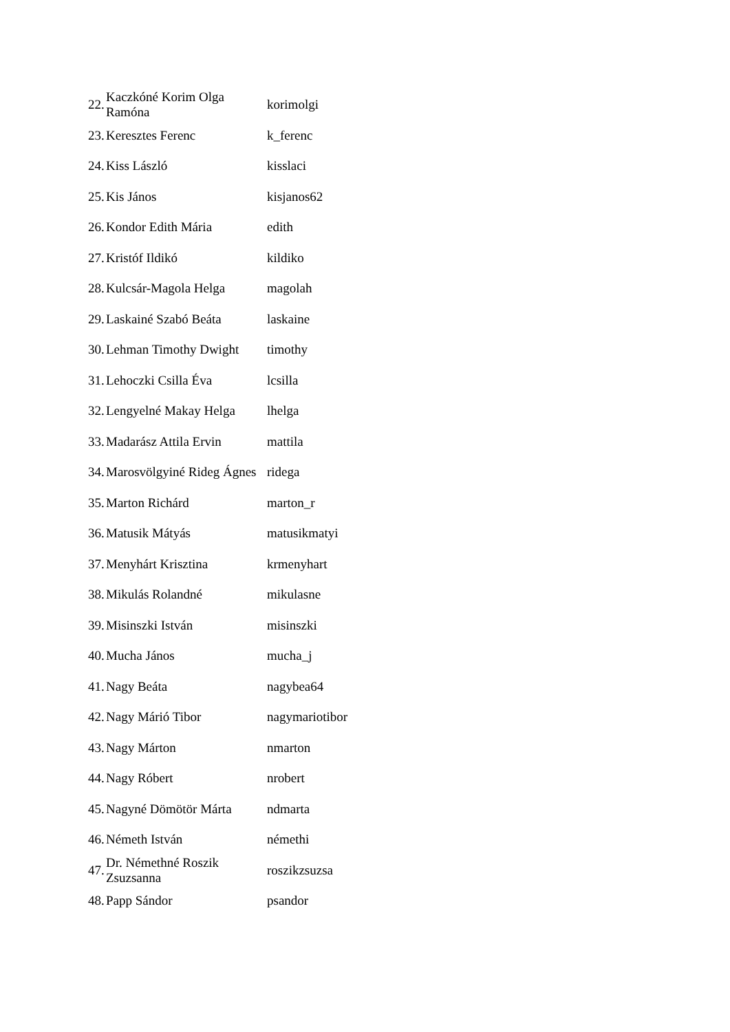| 22. | Kaczkóné Korim Olga Ramóna | korimolgi |
| 23. | Keresztes Ferenc | k_ferenc |
| 24. | Kiss László | kisslaci |
| 25. | Kis János | kisjanos62 |
| 26. | Kondor Edith Mária | edith |
| 27. | Kristóf Ildikó | kildiko |
| 28. | Kulcsár-Magola Helga | magolah |
| 29. | Laskainé Szabó Beáta | laskaine |
| 30. | Lehman Timothy Dwight | timothy |
| 31. | Lehoczki Csilla Éva | lcsilla |
| 32. | Lengyelné Makay Helga | lhelga |
| 33. | Madarász Attila Ervin | mattila |
| 34. | Marosvölgyiné Rideg Ágnes | ridega |
| 35. | Marton Richárd | marton_r |
| 36. | Matusik Mátyás | matusikmatyi |
| 37. | Menyhárt Krisztina | krmenyhart |
| 38. | Mikulás Rolandné | mikulasne |
| 39. | Misinszki István | misinszki |
| 40. | Mucha János | mucha_j |
| 41. | Nagy Beáta | nagybea64 |
| 42. | Nagy Márió Tibor | nagymariotibor |
| 43. | Nagy Márton | nmarton |
| 44. | Nagy Róbert | nrobert |
| 45. | Nagyné Dömötör Márta | ndmarta |
| 46. | Németh István | némethi |
| 47. | Dr. Némethné Roszik Zsuzsanna | roszikzsuzsa |
| 48. | Papp Sándor | psandor |